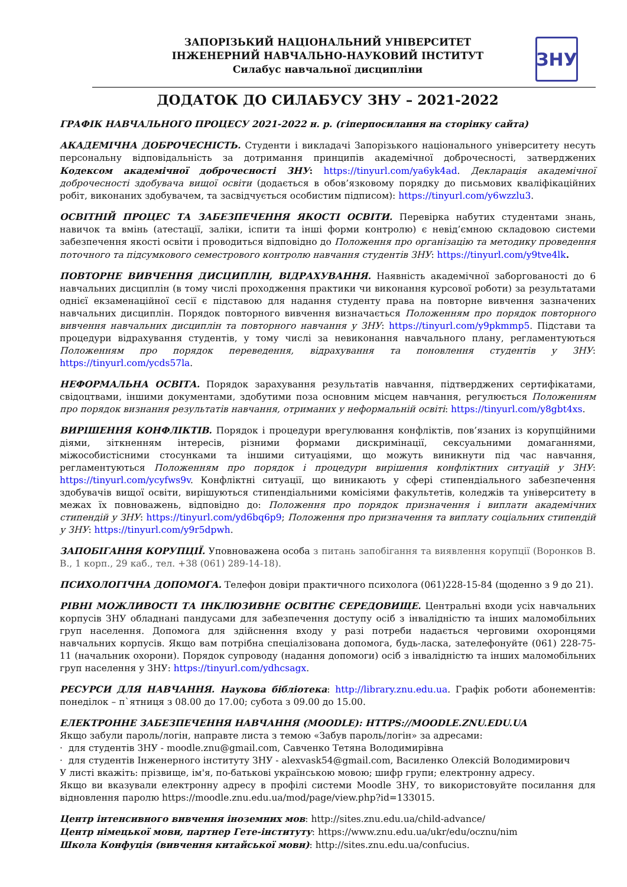ЗАПОРІЗЬКИЙ НАЦІОНАЛЬНИЙ УНІВЕРСИТЕТ
ІНЖЕНЕРНИЙ НАВЧАЛЬНО-НАУКОВИЙ ІНСТИТУТ
Силабус навчальної дисципліни
ЗНУ
ДОДАТОК ДО СИЛАБУСУ ЗНУ – 2021-2022
ГРАФІК НАВЧАЛЬНОГО ПРОЦЕСУ 2021-2022 н. р. (гіперпосилання на сторінку сайта)
АКАДЕМІЧНА ДОБРОЧЕСНІСТЬ. Студенти і викладачі Запорізького національного університету несуть персональну відповідальність за дотримання принципів академічної доброчесності, затверджених Кодексом академічної доброчесності ЗНУ: https://tinyurl.com/ya6yk4ad. Декларація академічної доброчесності здобувача вищої освіти (додається в обов’язковому порядку до письмових кваліфікаційних робіт, виконаних здобувачем, та засвідчується особистим підписом): https://tinyurl.com/y6wzzlu3.
ОСВІТНІЙ ПРОЦЕС ТА ЗАБЕЗПЕЧЕННЯ ЯКОСТІ ОСВІТИ. Перевірка набутих студентами знань, навичок та вмінь (атестації, заліки, іспити та інші форми контролю) є невід’ємною складовою системи забезпечення якості освіти і проводиться відповідно до Положення про організацію та методику проведення поточного та підсумкового семестрового контролю навчання студентів ЗНУ: https://tinyurl.com/y9tve4lk.
ПОВТОРНЕ ВИВЧЕННЯ ДИСЦИПЛІН, ВІДРАХУВАННЯ. Наявність академічної заборгованості до 6 навчальних дисциплін (в тому числі проходження практики чи виконання курсової роботи) за результатами однієї екзаменаційної сесії є підставою для надання студенту права на повторне вивчення зазначених навчальних дисциплін. Порядок повторного вивчення визначається Положенням про порядок повторного вивчення навчальних дисциплін та повторного навчання у ЗНУ: https://tinyurl.com/y9pkmmp5. Підстави та процедури відрахування студентів, у тому числі за невиконання навчального плану, регламентуються Положенням про порядок переведення, відрахування та поновлення студентів у ЗНУ: https://tinyurl.com/ycds57la.
НЕФОРМАЛЬНА ОСВІТА. Порядок зарахування результатів навчання, підтверджених сертифікатами, свідоцтвами, іншими документами, здобутими поза основним місцем навчання, регулюється Положенням про порядок визнання результатів навчання, отриманих у неформальній освіті: https://tinyurl.com/y8gbt4xs.
ВИРІШЕННЯ КОНФЛІКТІВ. Порядок і процедури врегулювання конфліктів, пов’язаних із корупційними діями, зіткненням інтересів, різними формами дискримінації, сексуальними домаганнями, міжособистісними стосунками та іншими ситуаціями, що можуть виникнути під час навчання, регламентуються Положенням про порядок і процедури вирішення конфліктних ситуацій у ЗНУ: https://tinyurl.com/ycyfws9v. Конфліктні ситуації, що виникають у сфері стипендіального забезпечення здобувачів вищої освіти, вирішуються стипендіальними комісіями факультетів, коледжів та університету в межах їх повноважень, відповідно до: Положення про порядок призначення і виплати академічних стипендій у ЗНУ: https://tinyurl.com/yd6bq6p9; Положення про призначення та виплату соціальних стипендій у ЗНУ: https://tinyurl.com/y9r5dpwh.
ЗАПОБІГАННЯ КОРУПЦІЇ. Уповноважена особа з питань запобігання та виявлення корупції (Воронков В. В., 1 корп., 29 каб., тел. +38 (061) 289-14-18).
ПСИХОЛОГІЧНА ДОПОМОГА. Телефон довіри практичного психолога (061)228-15-84 (щоденно з 9 до 21).
РІВНІ МОЖЛИВОСТІ ТА ІНКЛЮЗИВНЕ ОСВІТНЄ СЕРЕДОВИЩЕ. Центральні входи усіх навчальних корпусів ЗНУ обладнані пандусами для забезпечення доступу осіб з інвалідністю та інших маломобільних груп населення. Допомога для здійснення входу у разі потреби надається черговими охоронцями навчальних корпусів. Якщо вам потрібна спеціалізована допомога, будь-ласка, зателефонуйте (061) 228-75-11 (начальник охорони). Порядок супроводу (надання допомоги) осіб з інвалідністю та інших маломобільних груп населення у ЗНУ: https://tinyurl.com/ydhcsagx.
РЕСУРСИ ДЛЯ НАВЧАННЯ. Наукова бібліотека: http://library.znu.edu.ua. Графік роботи абонементів: понеділок – п`ятниця з 08.00 до 17.00; субота з 09.00 до 15.00.
ЕЛЕКТРОННЕ ЗАБЕЗПЕЧЕННЯ НАВЧАННЯ (MOODLE): HTTPS://MOODLE.ZNU.EDU.UA
Якщо забули пароль/логін, направте листа з темою «Забув пароль/логін» за адресами:
· для студентів ЗНУ - moodle.znu@gmail.com, Савченко Тетяна Володимирівна
· для студентів Інженерного інституту ЗНУ - alexvask54@gmail.com, Василенко Олексій Володимирович
У листі вкажіть: прізвище, ім'я, по-батькові українською мовою; шифр групи; електронну адресу.
Якщо ви вказували електронну адресу в профілі системи Moodle ЗНУ, то використовуйте посилання для відновлення паролю https://moodle.znu.edu.ua/mod/page/view.php?id=133015.
Центр інтенсивного вивчення іноземних мов: http://sites.znu.edu.ua/child-advance/
Центр німецької мови, партнер Гете-інституту: https://www.znu.edu.ua/ukr/edu/ocznu/nim
Школа Конфуція (вивчення китайської мови): http://sites.znu.edu.ua/confucius.